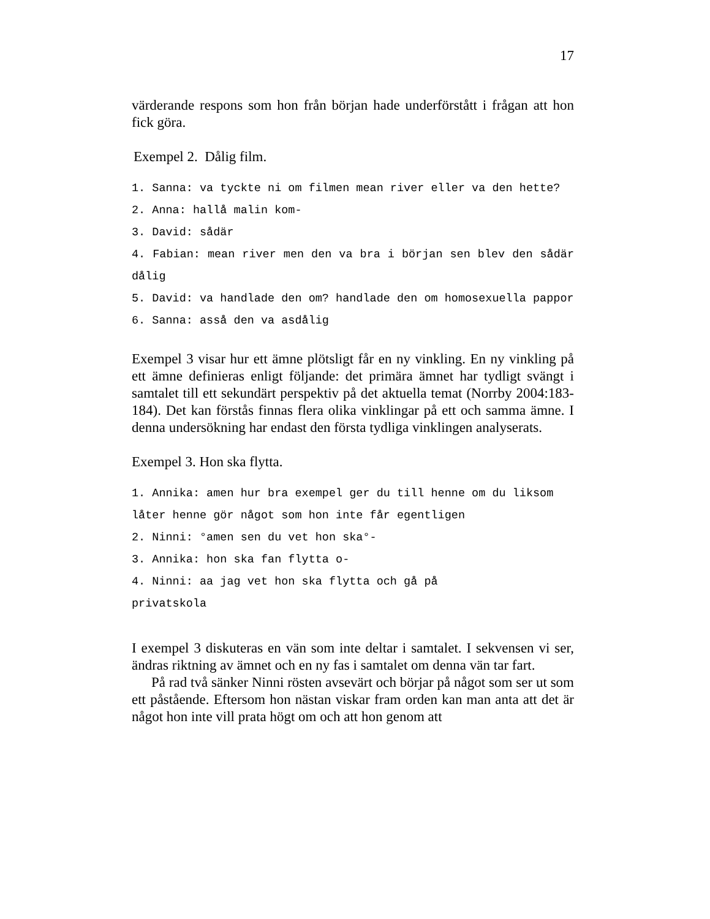17
värderande respons som hon från början hade underförstått i frågan att hon fick göra.
Exempel 2. Dålig film.
1. Sanna: va tyckte ni om filmen mean river eller va den hette?
2. Anna: hallå malin kom-
3. David: sådär
4. Fabian: mean river men den va bra i början sen blev den sådär dålig
5. David: va handlade den om? handlade den om homosexuella pappor
6. Sanna: asså den va asdålig
Exempel 3 visar hur ett ämne plötsligt får en ny vinkling. En ny vinkling på ett ämne definieras enligt följande: det primära ämnet har tydligt svängt i samtalet till ett sekundärt perspektiv på det aktuella temat (Norrby 2004:183-184). Det kan förstås finnas flera olika vinklingar på ett och samma ämne. I denna undersökning har endast den första tydliga vinklingen analyserats.
Exempel 3. Hon ska flytta.
1. Annika: amen hur bra exempel ger du till henne om du liksom låter henne gör något som hon inte får egentligen
2. Ninni: °amen sen du vet hon ska°-
3. Annika: hon ska fan flytta o-
4. Ninni: aa jag vet hon ska flytta och gå på
privatskola
I exempel 3 diskuteras en vän som inte deltar i samtalet. I sekvensen vi ser, ändras riktning av ämnet och en ny fas i samtalet om denna vän tar fart.
På rad två sänker Ninni rösten avsevärt och börjar på något som ser ut som ett påstående. Eftersom hon nästan viskar fram orden kan man anta att det är något hon inte vill prata högt om och att hon genom att